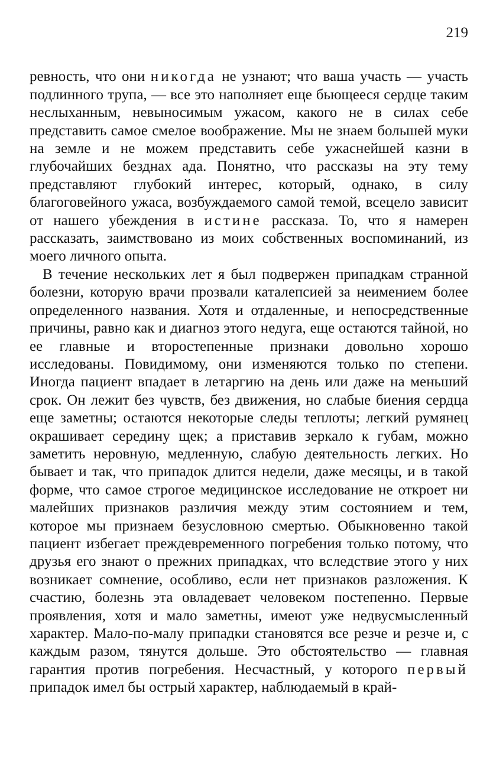219
ревность, что они никогда не узнают; что ваша участь — участь подлинного трупа, — все это наполняет еще бьющееся сердце таким неслыханным, невыносимым ужасом, какого не в силах себе представить самое смелое воображение. Мы не знаем большей муки на земле и не можем представить себе ужаснейшей казни в глубочайших безднах ада. Понятно, что рассказы на эту тему представляют глубокий интерес, который, однако, в силу благоговейного ужаса, возбуждаемого самой темой, всецело зависит от нашего убеждения в истине рассказа. То, что я намерен рассказать, заимствовано из моих собственных воспоминаний, из моего личного опыта.
В течение нескольких лет я был подвержен припадкам странной болезни, которую врачи прозвали каталепсией за неимением более определенного названия. Хотя и отдаленные, и непосредственные причины, равно как и диагноз этого недуга, еще остаются тайной, но ее главные и второстепенные признаки довольно хорошо исследованы. Повидимому, они изменяются только по степени. Иногда пациент впадает в летаргию на день или даже на меньший срок. Он лежит без чувств, без движения, но слабые биения сердца еще заметны; остаются некоторые следы теплоты; легкий румянец окрашивает середину щек; а приставив зеркало к губам, можно заметить неровную, медленную, слабую деятельность легких. Но бывает и так, что припадок длится недели, даже месяцы, и в такой форме, что самое строгое медицинское исследование не откроет ни малейших признаков различия между этим состоянием и тем, которое мы признаем безусловною смертью. Обыкновенно такой пациент избегает преждевременного погребения только потому, что друзья его знают о прежних припадках, что вследствие этого у них возникает сомнение, особливо, если нет признаков разложения. К счастию, болезнь эта овладевает человеком постепенно. Первые проявления, хотя и мало заметны, имеют уже недвусмысленный характер. Мало-по-малу припадки становятся все резче и резче и, с каждым разом, тянутся дольше. Это обстоятельство — главная гарантия против погребения. Несчастный, у которого первый припадок имел бы острый характер, наблюдаемый в край-